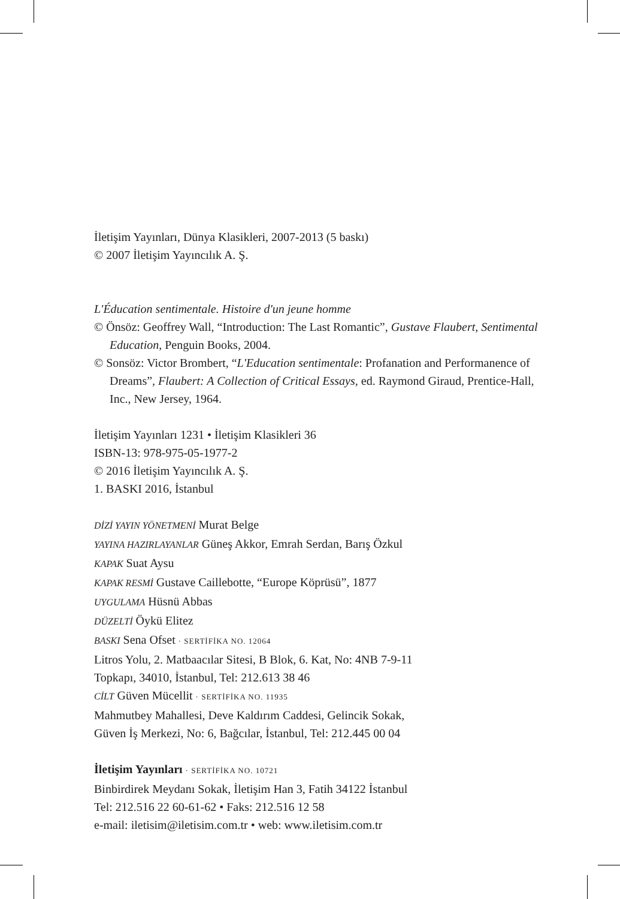İletişim Yayınları, Dünya Klasikleri, 2007-2013 (5 baskı)
© 2007 İletişim Yayıncılık A. Ş.
L'Éducation sentimentale. Histoire d'un jeune homme
© Önsöz: Geoffrey Wall, “Introduction: The Last Romantic”, Gustave Flaubert, Sentimental Education, Penguin Books, 2004.
© Sonsöz: Victor Brombert, “L'Education sentimentale: Profanation and Performanence of Dreams”, Flaubert: A Collection of Critical Essays, ed. Raymond Giraud, Prentice-Hall, Inc., New Jersey, 1964.
İletişim Yayınları 1231 • İletişim Klasikleri 36
ISBN-13: 978-975-05-1977-2
© 2016 İletişim Yayıncılık A. Ş.
1. BASKI 2016, İstanbul
DİZİ YAYIN YÖNETMENİ Murat Belge
YAYINA HAZIRLAYANLAR Güneş Akkor, Emrah Serdan, Barış Özkul
KAPAK Suat Aysu
KAPAK RESMİ Gustave Caillebotte, “Europe Köprüsü”, 1877
UYGULAMA Hüsnü Abbas
DÜZELTİ Öykü Elitez
BASKI Sena Ofset · SERTİFİKA NO. 12064
Litros Yolu, 2. Matbaacılar Sitesi, B Blok, 6. Kat, No: 4NB 7-9-11
Topkapı, 34010, İstanbul, Tel: 212.613 38 46
CİLT Güven Mücellit · SERTİFİKA NO. 11935
Mahmutbey Mahallesi, Deve Kaldırım Caddesi, Gelincik Sokak,
Güven İş Merkezi, No: 6, Bağcılar, İstanbul, Tel: 212.445 00 04
İletişim Yayınları · SERTİFİKA NO. 10721
Binbirdirek Meydanı Sokak, İletişim Han 3, Fatih 34122 İstanbul
Tel: 212.516 22 60-61-62 • Faks: 212.516 12 58
e-mail: iletisim@iletisim.com.tr • web: www.iletisim.com.tr